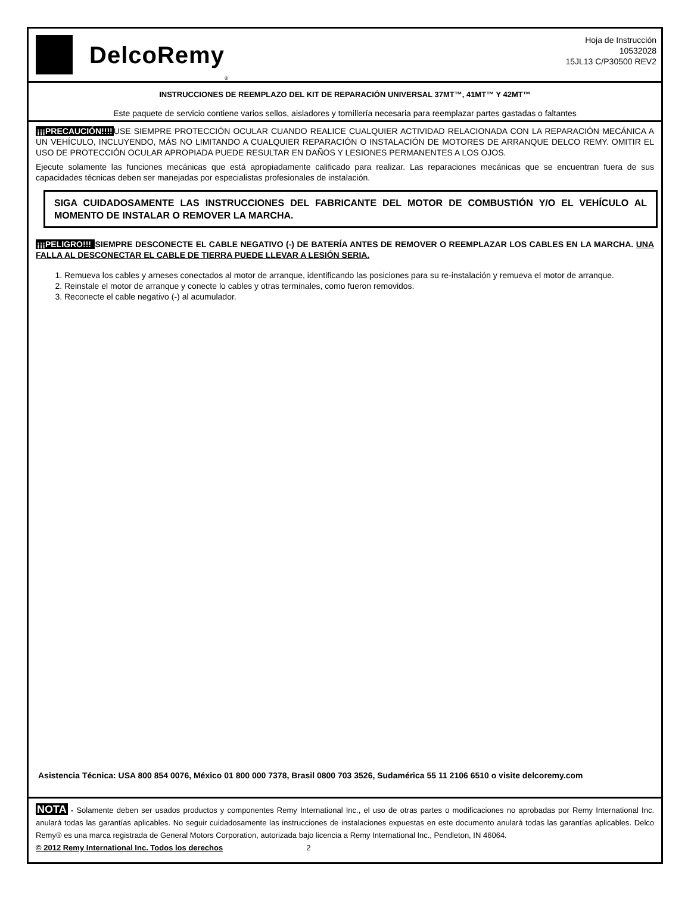DelcoRemy
<sup>®</sup>
Hoja de Instrucción
10532028
15JL13 C/P30500 REV2
INSTRUCCIONES DE REEMPLAZO DEL KIT DE REPARACIÓN UNIVERSAL 37MT™, 41MT™ Y 42MT™
Este paquete de servicio contiene varios sellos, aisladores y tornillería necesaria para reemplazar partes gastadas o faltantes
¡¡¡PRECAUCIÓN!!!!USE SIEMPRE PROTECCIÓN OCULAR CUANDO REALICE CUALQUIER ACTIVIDAD RELACIONADA CON LA REPARACIÓN MECÁNICA A UN VEHÍCULO, INCLUYENDO, MÁS NO LIMITANDO A CUALQUIER REPARACIÓN O INSTALACIÓN DE MOTORES DE ARRANQUE DELCO REMY. OMITIR EL USO DE PROTECCIÓN OCULAR APROPIADA PUEDE RESULTAR EN DAÑOS Y LESIONES PERMANENTES A LOS OJOS.
Ejecute solamente las funciones mecánicas que está apropiadamente calificado para realizar. Las reparaciones mecánicas que se encuentran fuera de sus capacidades técnicas deben ser manejadas por especialistas profesionales de instalación.
SIGA CUIDADOSAMENTE LAS INSTRUCCIONES DEL FABRICANTE DEL MOTOR DE COMBUSTIÓN Y/O EL VEHÍCULO AL MOMENTO DE INSTALAR O REMOVER LA MARCHA.
¡¡¡PELIGRO!!! SIEMPRE DESCONECTE EL CABLE NEGATIVO (-) DE BATERÍA ANTES DE REMOVER O REEMPLAZAR LOS CABLES EN LA MARCHA. UNA FALLA AL DESCONECTAR EL CABLE DE TIERRA PUEDE LLEVAR A LESIÓN SERIA.
1. Remueva los cables y arneses conectados al motor de arranque, identificando las posiciones para su re-instalación y remueva el motor de arranque.
2. Reinstale el motor de arranque y conecte lo cables y otras terminales, como fueron removidos.
3. Reconecte el cable negativo (-) al acumulador.
Asistencia Técnica: USA 800 854 0076, México 01 800 000 7378, Brasil 0800 703 3526, Sudamérica 55 11 2106 6510 o visite delcoremy.com
NOTA - Solamente deben ser usados productos y componentes Remy International Inc., el uso de otras partes o modificaciones no aprobadas por Remy International Inc. anulará todas las garantías aplicables. No seguir cuidadosamente las instrucciones de instalaciones expuestas en este documento anulará todas las garantías aplicables. Delco Remy® es una marca registrada de General Motors Corporation, autorizada bajo licencia a Remy International Inc., Pendleton, IN 46064.
© 2012 Remy International Inc. Todos los derechos 2